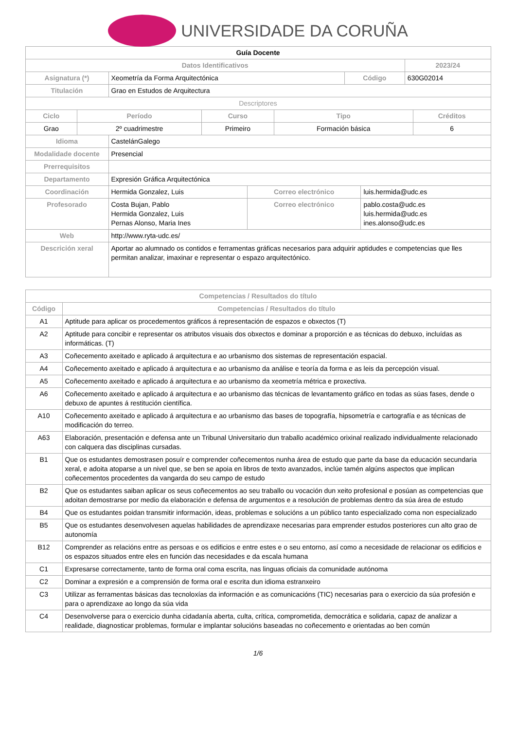UNIVERSIDADE DA CORUÑA
| Guía Docente | | | |
| --- | --- | --- | --- |
| Datos Identificativos | | | 2023/24 |
| Asignatura (*) | Xeometría da Forma Arquitectónica | Código | 630G02014 |
| Titulación | Grao en Estudos de Arquitectura | | |
| Descriptores | | | |
| Ciclo | Período | Curso | Tipo | Créditos |
| --- | --- | --- | --- | --- |
| Grao | 2º cuadrimestre | Primeiro | Formación básica | 6 |
| Idioma | CastelánGalego | | |
| Modalidade docente | Presencial | | |
| Prerrequisitos | | | |
| Departamento | Expresión Gráfica Arquitectónica | | |
| Coordinación | Hermida Gonzalez, Luis | Correo electrónico | luis.hermida@udc.es |
| Profesorado | Costa Bujan, Pablo Hermida Gonzalez, Luis Pernas Alonso, Maria Ines | Correo electrónico | pablo.costa@udc.es luis.hermida@udc.es ines.alonso@udc.es |
| Web | http://www.ryta-udc.es/ | | |
| Descrición xeral | Aportar ao alumnado os contidos e ferramentas gráficas necesarios para adquirir aptidudes e competencias que lles permitan analizar, imaxinar e representar o espazo arquitectónico. | | |
| Competencias / Resultados do título | |
| --- | --- |
| Código | Competencias / Resultados do título |
| A1 | Aptitude para aplicar os procedementos gráficos á representación de espazos e obxectos (T) |
| A2 | Aptitude para concibir e representar os atributos visuais dos obxectos e dominar a proporción e as técnicas do debuxo, incluídas as informáticas. (T) |
| A3 | Coñecemento axeitado e aplicado á arquitectura e ao urbanismo dos sistemas de representación espacial. |
| A4 | Coñecemento axeitado e aplicado á arquitectura e ao urbanismo da análise e teoría da forma e as leis da percepción visual. |
| A5 | Coñecemento axeitado e aplicado á arquitectura e ao urbanismo da xeometría métrica e proxectiva. |
| A6 | Coñecemento axeitado e aplicado á arquitectura e ao urbanismo das técnicas de levantamento gráfico en todas as súas fases, dende o debuxo de apuntes á restitución científica. |
| A10 | Coñecemento axeitado e aplicado á arquitectura e ao urbanismo das bases de topografía, hipsometría e cartografía e as técnicas de modificación do terreo. |
| A63 | Elaboración, presentación e defensa ante un Tribunal Universitario dun traballo académico orixinal realizado individualmente relacionado con calquera das disciplinas cursadas. |
| B1 | Que os estudantes demostrasen posuír e comprender coñecementos nunha área de estudo que parte da base da educación secundaria xeral, e adoita atoparse a un nivel que, se ben se apoia en libros de texto avanzados, inclúe tamén algúns aspectos que implican coñecementos procedentes da vangarda do seu campo de estudo |
| B2 | Que os estudantes saiban aplicar os seus coñecementos ao seu traballo ou vocación dun xeito profesional e posúan as competencias que adoitan demostrarse por medio da elaboración e defensa de argumentos e a resolución de problemas dentro da súa área de estudo |
| B4 | Que os estudantes poidan transmitir información, ideas, problemas e solucións a un público tanto especializado coma non especializado |
| B5 | Que os estudantes desenvolvesen aquelas habilidades de aprendizaxe necesarias para emprender estudos posteriores cun alto grao de autonomía |
| B12 | Comprender as relacións entre as persoas e os edificios e entre estes e o seu entorno, así como a necesidade de relacionar os edificios e os espazos situados entre eles en función das necesidades e da escala humana |
| C1 | Expresarse correctamente, tanto de forma oral coma escrita, nas linguas oficiais da comunidade autónoma |
| C2 | Dominar a expresión e a comprensión de forma oral e escrita dun idioma estranxeiro |
| C3 | Utilizar as ferramentas básicas das tecnoloxías da información e as comunicacións (TIC) necesarias para o exercicio da súa profesión e para o aprendizaxe ao longo da súa vida |
| C4 | Desenvolverse para o exercicio dunha cidadanía aberta, culta, crítica, comprometida, democrática e solidaria, capaz de analizar a realidade, diagnosticar problemas, formular e implantar solucións baseadas no coñecemento e orientadas ao ben común |
1/6